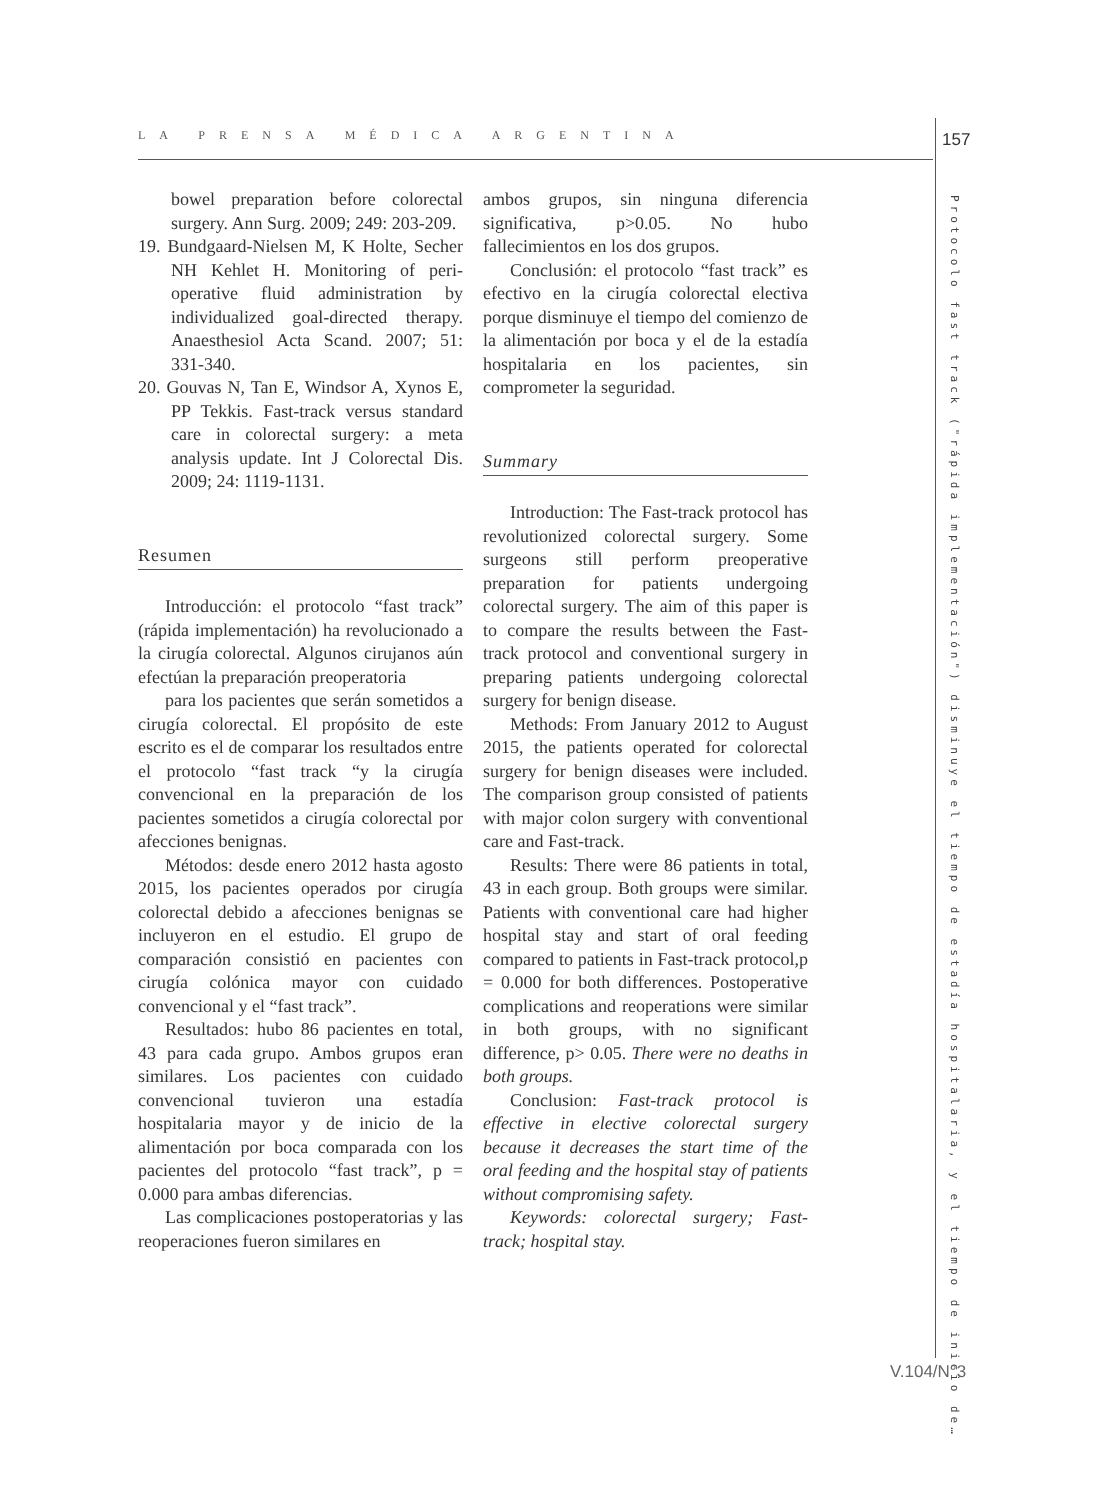LA PRENSA MÉDICA ARGENTINA 157
Protocolo fast track ("rápida implementación") disminuye el tiempo de estadía hospitalaria, y el tiempo de inicio de…
bowel preparation before colorectal surgery. Ann Surg. 2009; 249: 203-209.
19. Bundgaard-Nielsen M, K Holte, Secher NH Kehlet H. Monitoring of peri- operative fluid administration by individualized goal-directed therapy. Anaesthesiol Acta Scand. 2007; 51: 331-340.
20. Gouvas N, Tan E, Windsor A, Xynos E, PP Tekkis. Fast-track versus standard care in colorectal surgery: a meta analysis update. Int J Colorectal Dis. 2009; 24: 1119-1131.
Resumen
Introducción: el protocolo “fast track” (rápida implementación) ha revolucionado a la cirugía colorectal. Algunos cirujanos aún efectúan la preparación preoperatoria
para los pacientes que serán sometidos a cirugía colorectal. El propósito de este escrito es el de comparar los resultados entre el protocolo “fast track “y la cirugía convencional en la preparación de los pacientes sometidos a cirugía colorectal por afecciones benignas.
Métodos: desde enero 2012 hasta agosto 2015, los pacientes operados por cirugía colorectal debido a afecciones benignas se incluyeron en el estudio. El grupo de comparación consistió en pacientes con cirugía colónica mayor con cuidado convencional y el “fast track”.
Resultados: hubo 86 pacientes en total, 43 para cada grupo. Ambos grupos eran similares. Los pacientes con cuidado convencional tuvieron una estadía hospitalaria mayor y de inicio de la alimentación por boca comparada con los pacientes del protocolo “fast track”, p = 0.000 para ambas diferencias.
Las complicaciones postoperatorias y las reoperaciones fueron similares en
ambos grupos, sin ninguna diferencia significativa, p>0.05. No hubo fallecimientos en los dos grupos.
Conclusión: el protocolo “fast track” es efectivo en la cirugía colorectal electiva porque disminuye el tiempo del comienzo de la alimentación por boca y el de la estadía hospitalaria en los pacientes, sin comprometer la seguridad.
Summary
Introduction: The Fast-track protocol has revolutionized colorectal surgery. Some surgeons still perform preoperative preparation for patients undergoing colorectal surgery. The aim of this paper is to compare the results between the Fast-track protocol and conventional surgery in preparing patients undergoing colorectal surgery for benign disease.
Methods: From January 2012 to August 2015, the patients operated for colorectal surgery for benign diseases were included. The comparison group consisted of patients with major colon surgery with conventional care and Fast-track.
Results: There were 86 patients in total, 43 in each group. Both groups were similar. Patients with conventional care had higher hospital stay and start of oral feeding compared to patients in Fast-track protocol,p = 0.000 for both differences. Postoperative complications and reoperations were similar in both groups, with no significant difference, p> 0.05. There were no deaths in both groups.
Conclusion: Fast-track protocol is effective in elective colorectal surgery because it decreases the start time of the oral feeding and the hospital stay of patients without compromising safety.
Keywords: colorectal surgery; Fast-track; hospital stay.
V.104/N°3